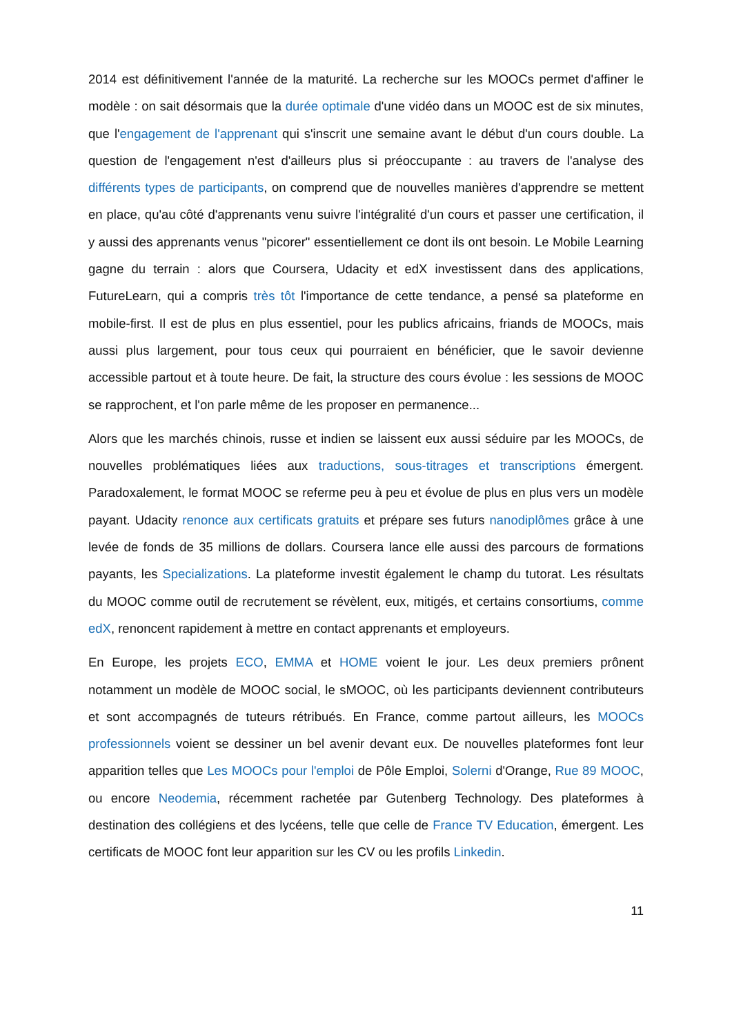2014 est définitivement l'année de la maturité. La recherche sur les MOOCs permet d'affiner le modèle : on sait désormais que la durée optimale d'une vidéo dans un MOOC est de six minutes, que l'engagement de l'apprenant qui s'inscrit une semaine avant le début d'un cours double. La question de l'engagement n'est d'ailleurs plus si préoccupante : au travers de l'analyse des différents types de participants, on comprend que de nouvelles manières d'apprendre se mettent en place, qu'au côté d'apprenants venu suivre l'intégralité d'un cours et passer une certification, il y aussi des apprenants venus "picorer" essentiellement ce dont ils ont besoin. Le Mobile Learning gagne du terrain : alors que Coursera, Udacity et edX investissent dans des applications, FutureLearn, qui a compris très tôt l'importance de cette tendance, a pensé sa plateforme en mobile-first. Il est de plus en plus essentiel, pour les publics africains, friands de MOOCs, mais aussi plus largement, pour tous ceux qui pourraient en bénéficier, que le savoir devienne accessible partout et à toute heure. De fait, la structure des cours évolue : les sessions de MOOC se rapprochent, et l'on parle même de les proposer en permanence...
Alors que les marchés chinois, russe et indien se laissent eux aussi séduire par les MOOCs, de nouvelles problématiques liées aux traductions, sous-titrages et transcriptions émergent. Paradoxalement, le format MOOC se referme peu à peu et évolue de plus en plus vers un modèle payant. Udacity renonce aux certificats gratuits et prépare ses futurs nanodiplômes grâce à une levée de fonds de 35 millions de dollars. Coursera lance elle aussi des parcours de formations payants, les Specializations. La plateforme investit également le champ du tutorat. Les résultats du MOOC comme outil de recrutement se révèlent, eux, mitigés, et certains consortiums, comme edX, renoncent rapidement à mettre en contact apprenants et employeurs.
En Europe, les projets ECO, EMMA et HOME voient le jour. Les deux premiers prônent notamment un modèle de MOOC social, le sMOOC, où les participants deviennent contributeurs et sont accompagnés de tuteurs rétribués. En France, comme partout ailleurs, les MOOCs professionnels voient se dessiner un bel avenir devant eux. De nouvelles plateformes font leur apparition telles que Les MOOCs pour l'emploi de Pôle Emploi, Solerni d'Orange, Rue 89 MOOC, ou encore Neodemia, récemment rachetée par Gutenberg Technology. Des plateformes à destination des collégiens et des lycéens, telle que celle de France TV Education, émergent. Les certificats de MOOC font leur apparition sur les CV ou les profils Linkedin.
11